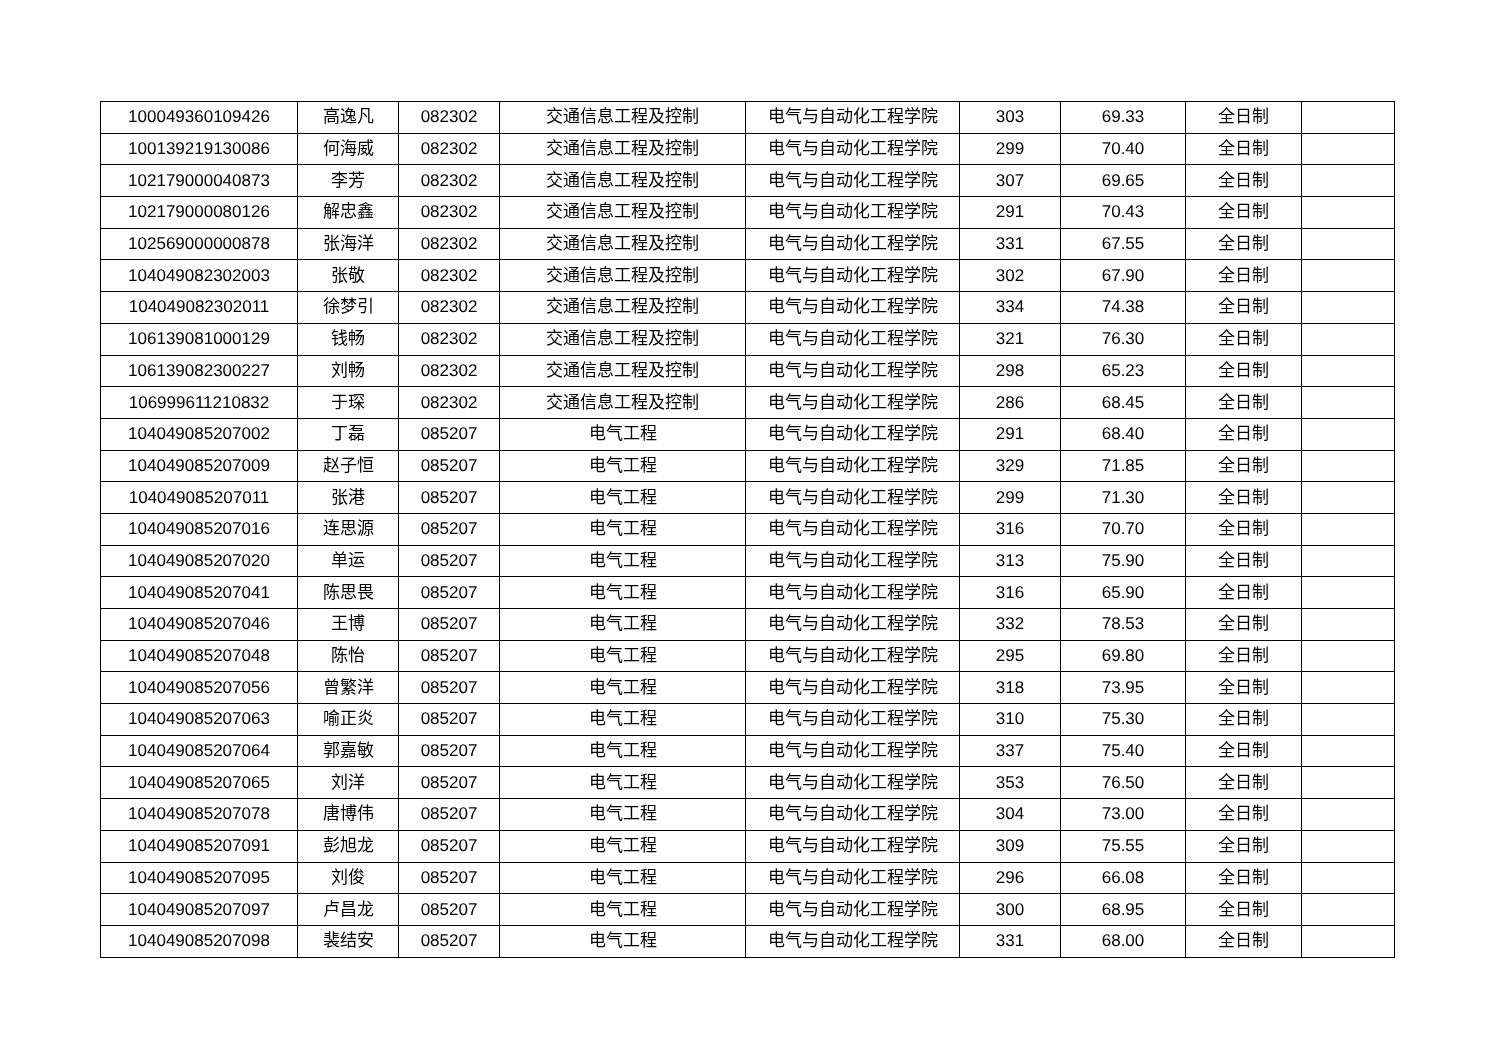| 100049360109426 | 高逸凡 | 082302 | 交通信息工程及控制 | 电气与自动化工程学院 | 303 | 69.33 | 全日制 | |
| 100139219130086 | 何海威 | 082302 | 交通信息工程及控制 | 电气与自动化工程学院 | 299 | 70.40 | 全日制 | |
| 102179000040873 | 李芳 | 082302 | 交通信息工程及控制 | 电气与自动化工程学院 | 307 | 69.65 | 全日制 | |
| 102179000080126 | 解忠鑫 | 082302 | 交通信息工程及控制 | 电气与自动化工程学院 | 291 | 70.43 | 全日制 | |
| 102569000000878 | 张海洋 | 082302 | 交通信息工程及控制 | 电气与自动化工程学院 | 331 | 67.55 | 全日制 | |
| 104049082302003 | 张敬 | 082302 | 交通信息工程及控制 | 电气与自动化工程学院 | 302 | 67.90 | 全日制 | |
| 104049082302011 | 徐梦引 | 082302 | 交通信息工程及控制 | 电气与自动化工程学院 | 334 | 74.38 | 全日制 | |
| 106139081000129 | 钱畅 | 082302 | 交通信息工程及控制 | 电气与自动化工程学院 | 321 | 76.30 | 全日制 | |
| 106139082300227 | 刘畅 | 082302 | 交通信息工程及控制 | 电气与自动化工程学院 | 298 | 65.23 | 全日制 | |
| 106999611210832 | 于琛 | 082302 | 交通信息工程及控制 | 电气与自动化工程学院 | 286 | 68.45 | 全日制 | |
| 104049085207002 | 丁磊 | 085207 | 电气工程 | 电气与自动化工程学院 | 291 | 68.40 | 全日制 | |
| 104049085207009 | 赵子恒 | 085207 | 电气工程 | 电气与自动化工程学院 | 329 | 71.85 | 全日制 | |
| 104049085207011 | 张港 | 085207 | 电气工程 | 电气与自动化工程学院 | 299 | 71.30 | 全日制 | |
| 104049085207016 | 连思源 | 085207 | 电气工程 | 电气与自动化工程学院 | 316 | 70.70 | 全日制 | |
| 104049085207020 | 单运 | 085207 | 电气工程 | 电气与自动化工程学院 | 313 | 75.90 | 全日制 | |
| 104049085207041 | 陈思畏 | 085207 | 电气工程 | 电气与自动化工程学院 | 316 | 65.90 | 全日制 | |
| 104049085207046 | 王博 | 085207 | 电气工程 | 电气与自动化工程学院 | 332 | 78.53 | 全日制 | |
| 104049085207048 | 陈怡 | 085207 | 电气工程 | 电气与自动化工程学院 | 295 | 69.80 | 全日制 | |
| 104049085207056 | 曾繁洋 | 085207 | 电气工程 | 电气与自动化工程学院 | 318 | 73.95 | 全日制 | |
| 104049085207063 | 喻正炎 | 085207 | 电气工程 | 电气与自动化工程学院 | 310 | 75.30 | 全日制 | |
| 104049085207064 | 郭嘉敏 | 085207 | 电气工程 | 电气与自动化工程学院 | 337 | 75.40 | 全日制 | |
| 104049085207065 | 刘洋 | 085207 | 电气工程 | 电气与自动化工程学院 | 353 | 76.50 | 全日制 | |
| 104049085207078 | 唐博伟 | 085207 | 电气工程 | 电气与自动化工程学院 | 304 | 73.00 | 全日制 | |
| 104049085207091 | 彭旭龙 | 085207 | 电气工程 | 电气与自动化工程学院 | 309 | 75.55 | 全日制 | |
| 104049085207095 | 刘俊 | 085207 | 电气工程 | 电气与自动化工程学院 | 296 | 66.08 | 全日制 | |
| 104049085207097 | 卢昌龙 | 085207 | 电气工程 | 电气与自动化工程学院 | 300 | 68.95 | 全日制 | |
| 104049085207098 | 裴结安 | 085207 | 电气工程 | 电气与自动化工程学院 | 331 | 68.00 | 全日制 | |